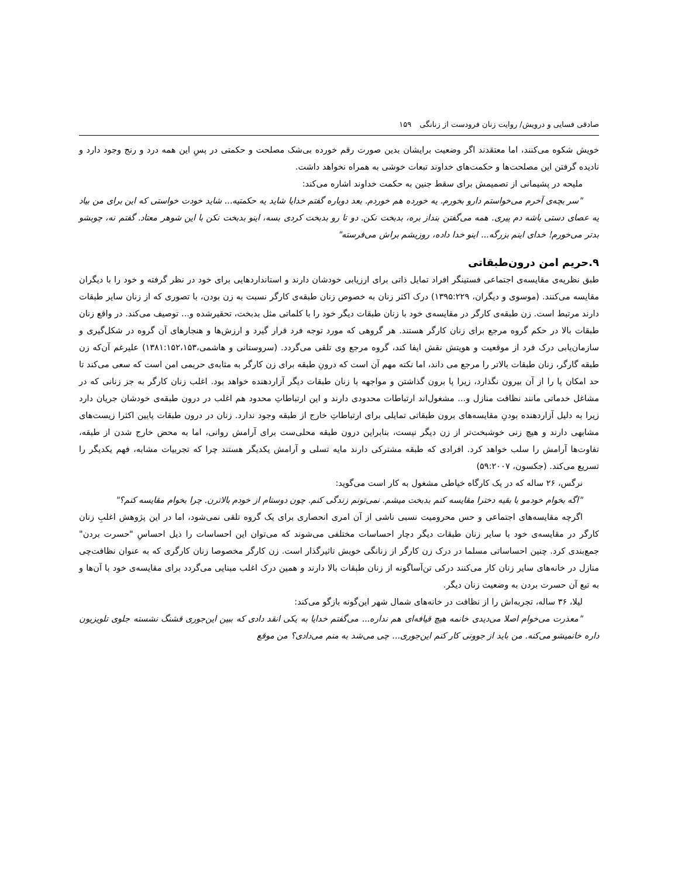صادقی فسایی و درویش/ روایت زنان فرودست از زنانگی ۱۵۹
خویش شکوه می‌کنند، اما معتقدند اگر وضعیت برایشان بدین صورت رقم خورده بی‌شک مصلحت و حکمتی در پسِ این همه درد و رنج وجود دارد و نادیده گرفتن این مصلحت‌ها و حکمت‌های خداوند تبعات خوشی به همراه نخواهد داشت.
ملیحه در پشیمانی از تصمیمش برای سقط جنین به حکمت خداوند اشاره می‌کند:
"سر بچه‌ی آخرم می‌خواستم دارو بخورم. یه خورده هم خوردم. بعد دوباره گفتم خدایا شاید یه حکمتیه... شاید خودت خواستی که این برای من بیاد یه عصای دستی باشه دم پیری. همه می‌گفتن بنداز بره، بدبخت نکن. دو تا رو بدبخت کردی بسه، اینو بدبخت نکن با این شوهر معتاد. گفتم نه، چوبشو بدتر می‌خورم! خدای اینم بزرگه... اینو خدا داده، روزیشم براش می‌فرسته"
۹.حریم امن درون‌طبقاتی
طبق نظریه‌ی مقایسه‌ی اجتماعی فستینگر افراد تمایل ذاتی برای ارزیابی خودشان دارند و استانداردهایی برای خود در نظر گرفته و خود را با دیگران مقایسه می‌کنند. (موسوی و دیگران، ۱۳۹۵:۲۲۹) درک اکثر زنان به خصوص زنان طبقه‌ی کارگر نسبت به زن بودن، با تصوری که از زنان سایر طبقات دارند مرتبط است. زن طبقه‌ی کارگر در مقایسه‌ی خود با زنان طبقات دیگر خود را با کلماتی مثل بدبخت، تحقیرشده و... توصیف می‌کند. در واقع زنان طبقات بالا در حکم گروه مرجع برای زنان کارگر هستند. هر گروهی که مورد توجه فرد قرار گیرد و ارزش‌ها و هنجارهای آن گروه در شکل‌گیری و سازمان‌یابی درک فرد از موقعیت و هویتش نقش ایفا کند، گروه مرجع وی تلقی می‌گردد. (سروستانی و هاشمی،۱۳۸۱:۱۵۲،۱۵۳) علیرغم آن‌که زن طبقه گارگر، زنان طبقات بالاتر را مرجع می داند، اما نکته مهم آن است که درونِ طبقه برای زن کارگر به مثابه‌ی حریمی امن است که سعی می‌کند تا حد امکان پا را از آن بیرون نگذارد، زیرا پا برون گذاشتن و مواجهه با زنان طبقات دیگر آزاردهنده خواهد بود. اغلب زنان کارگر به جز زنانی که در مشاغل خدماتی مانند نظافت منازل و... مشغول‌اند ارتباطات محدودی دارند و این ارتباطاتِ محدود هم اغلب در درون طبقه‌ی خودشان جریان دارد زیرا به دلیل آزاردهنده بودنِ مقایسه‌های برون طبقاتی تمایلی برای ارتباطاتِ خارج از طبقه وجود ندارد. زنان در درون طبقات پایین اکثرا زیست‌های مشابهی دارند و هیچ زنی خوشبخت‌تر از زن دیگر نیست، بنابراین درون طبقه محلی‌ست برای آرامش روانی، اما به محض خارج شدن از طبقه، تفاوت‌ها آرامش را سلب خواهد کرد. افرادی که طبقه مشترکی دارند مایه تسلی و آرامش یکدیگر هستند چرا که تجربیات مشابه، فهم یکدیگر را تسریع می‌کند. (جکسون، ۵۹:۲۰۰۷)
نرگس، ۲۶ ساله که در یک کارگاه خیاطی مشغول به کار است می‌گوید:
"اگه بخوام خودمو با بقیه دخترا مقایسه کنم بدبخت میشم. نمی‌تونم زندگی کنم. چون دوستام از خودم بالاترن. چرا بخوام مقایسه کنم؟"
اگرچه مقایسه‌های اجتماعی و حس محرومیت نسبی ناشی از آن امری انحصاری برای یک گروه تلقی نمی‌شود، اما در این پژوهش اغلبِ زنان کارگر در مقایسه‌ی خود با سایر زنان طبقات دیگر دچار احساسات مختلفی می‌شوند که می‌توان این احساسات را ذیل احساسِ "حسرت بردن" جمع‌بندی کرد. چنین احساساتی مسلما در درک زن کارگر از زنانگی خویش تاثیرگذار است. زن کارگر مخصوصا زنان کارگری که به عنوان نظافت‌چی منازل در خانه‌های سایر زنان کار می‌کنند درکی تن‌آساگونه از زنان طبقات بالا دارند و همین درک اغلب مبنایی می‌گردد برای مقایسه‌ی خود با آن‌ها و به تبع آن حسرت بردن به وضعیت زنان دیگر.
لیلا، ۳۶ ساله، تجربه‌اش را از نظافت در خانه‌های شمال شهر این‌گونه بازگو می‌کند:
"معذرت می‌خوام اصلا می‌دیدی خانمه هیچ قیافه‌ای هم نداره... می‌گفتم خدایا به یکی انقد دادی که ببین این‌جوری قشنگ نشسته جلوی تلویزیون داره خانمیشو می‌کنه. من باید از جوونی کار کنم این‌جوری... چی می‌شد به منم می‌دادی؟ من موقع